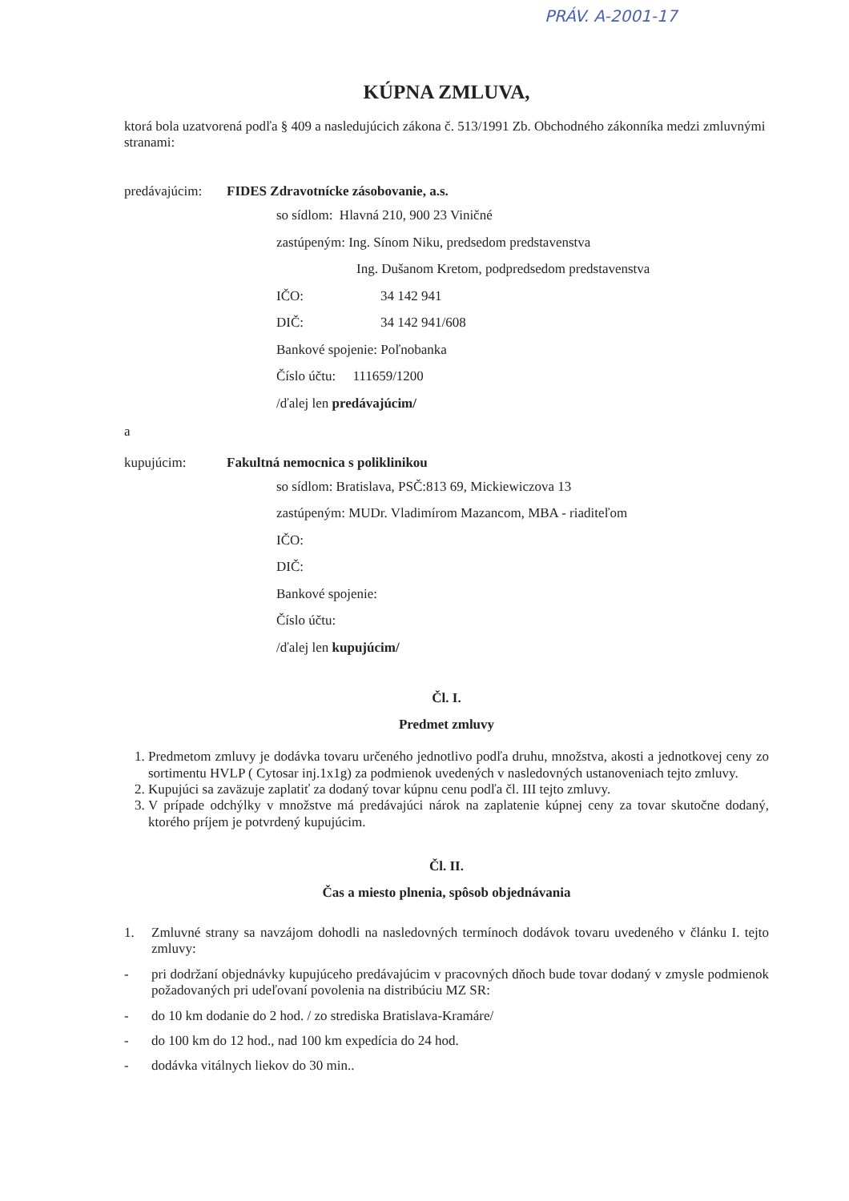PRÁV. A-2001-17
KÚPNA ZMLUVA,
ktorá bola uzatvorená podľa § 409 a nasledujúcich zákona č. 513/1991 Zb. Obchodného zákonníka medzi zmluvnými stranami:
predávajúcim: FIDES Zdravotnícke zásobovanie, a.s.
so sídlom: Hlavná 210, 900 23 Viničné
zastúpeným: Ing. Sínom Niku, predsedom predstavenstva
Ing. Dušanom Kretom, podpredsedom predstavenstva
IČO: 34 142 941
DIČ: 34 142 941/608
Bankové spojenie: Poľnobanka
Číslo účtu: 111659/1200
/ďalej len predávajúcim/
a
kupujúcim: Fakultná nemocnica s poliklinikou
so sídlom: Bratislava, PSČ:813 69, Mickiewiczova 13
zastúpeným: MUDr. Vladimírom Mazancom, MBA - riaditeľom
IČO:
DIČ:
Bankové spojenie:
Číslo účtu:
/ďalej len kupujúcim/
Čl. I.
Predmet zmluvy
1. Predmetom zmluvy je dodávka tovaru určeného jednotlivo podľa druhu, množstva, akosti a jednotkovej ceny zo sortimentu HVLP ( Cytosar inj.1x1g) za podmienok uvedených v nasledovných ustanoveniach tejto zmluvy.
2. Kupujúci sa zaväzuje zaplatiť za dodaný tovar kúpnu cenu podľa čl. III tejto zmluvy.
3. V prípade odchýlky v množstve má predávajúci nárok na zaplatenie kúpnej ceny za tovar skutočne dodaný, ktorého príjem je potvrdený kupujúcim.
Čl. II.
Čas a miesto plnenia, spôsob objednávania
1. Zmluvné strany sa navzájom dohodli na nasledovných termínoch dodávok tovaru uvedeného v článku I. tejto zmluvy:
- pri dodržaní objednávky kupujúceho predávajúcim v pracovných dňoch bude tovar dodaný v zmysle podmienok požadovaných pri udeľovaní povolenia na distribúciu MZ SR:
- do 10 km dodanie do 2 hod. / zo strediska Bratislava-Kramáre/
- do 100 km do 12 hod., nad 100 km expedícia do 24 hod.
- dodávka vitálnych liekov do 30 min..